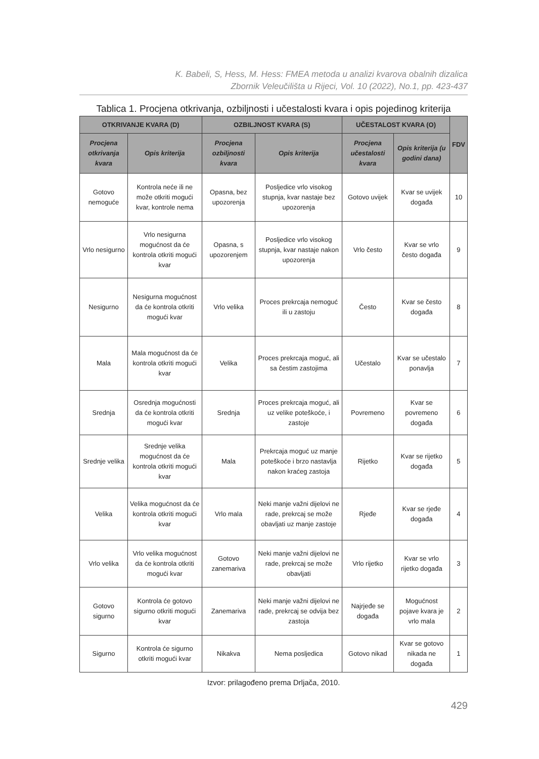K. Babeli, S, Hess, M. Hess: FMEA metoda u analizi kvarova obalnih dizalica
Zbornik Veleučilišta u Rijeci, Vol. 10 (2022), No.1, pp. 423-437
Tablica 1. Procjena otkrivanja, ozbiljnosti i učestalosti kvara i opis pojedinog kriterija
| OTKRIVANJE KVARA (D) | | OZBILJNOST KVARA (S) | | UČESTALOST KVARA (O) | | FDV |
| --- | --- | --- | --- | --- | --- | --- |
| Procjena otkrivanja kvara | Opis kriterija | Procjena ozbiljnosti kvara | Opis kriterija | Procjena učestalosti kvara | Opis kriterija (u godini dana) | |
| Gotovo nemoguće | Kontrola neće ili ne može otkriti mogući kvar, kontrole nema | Opasna, bez upozorenja | Posljedice vrlo visokog stupnja, kvar nastaje bez upozorenja | Gotovo uvijek | Kvar se uvijek događa | 10 |
| Vrlo nesigurno | Vrlo nesigurna mogućnost da će kontrola otkriti mogući kvar | Opasna, s upozorenjem | Posljedice vrlo visokog stupnja, kvar nastaje nakon upozorenja | Vrlo često | Kvar se vrlo često događa | 9 |
| Nesigurno | Nesigurna mogućnost da će kontrola otkriti mogući kvar | Vrlo velika | Proces prekrcaja nemoguć ili u zastoju | Često | Kvar se često događa | 8 |
| Mala | Mala mogućnost da će kontrola otkriti mogući kvar | Velika | Proces prekrcaja moguć, ali sa čestim zastojima | Učestalo | Kvar se učestalo ponavlja | 7 |
| Srednja | Osrednja mogućnosti da će kontrola otkriti mogući kvar | Srednja | Proces prekrcaja moguć, ali uz velike poteškoće, i zastoje | Povremeno | Kvar se povremeno događa | 6 |
| Srednje velika | Srednje velika mogućnost da će kontrola otkriti mogući kvar | Mala | Prekrcaja moguć uz manje poteškoće i brzo nastavlja nakon kraćeg zastoja | Rijetko | Kvar se rijetko događa | 5 |
| Velika | Velika mogućnost da će kontrola otkriti mogući kvar | Vrlo mala | Neki manje važni dijelovi ne rade, prekrcaj se može obavljati uz manje zastoje | Rjeđe | Kvar se rjeđe događa | 4 |
| Vrlo velika | Vrlo velika mogućnost da će kontrola otkriti mogući kvar | Gotovo zanemariva | Neki manje važni dijelovi ne rade, prekrcaj se može obavljati | Vrlo rijetko | Kvar se vrlo rijetko događa | 3 |
| Gotovo sigurno | Kontrola će gotovo sigurno otkriti mogući kvar | Zanemariva | Neki manje važni dijelovi ne rade, prekrcaj se odvija bez zastoja | Najrjeđe se događa | Mogućnost pojave kvara je vrlo mala | 2 |
| Sigurno | Kontrola će sigurno otkriti mogući kvar | Nikakva | Nema posljedica | Gotovo nikad | Kvar se gotovo nikada ne događa | 1 |
Izvor: prilagođeno prema Drljača, 2010.
429